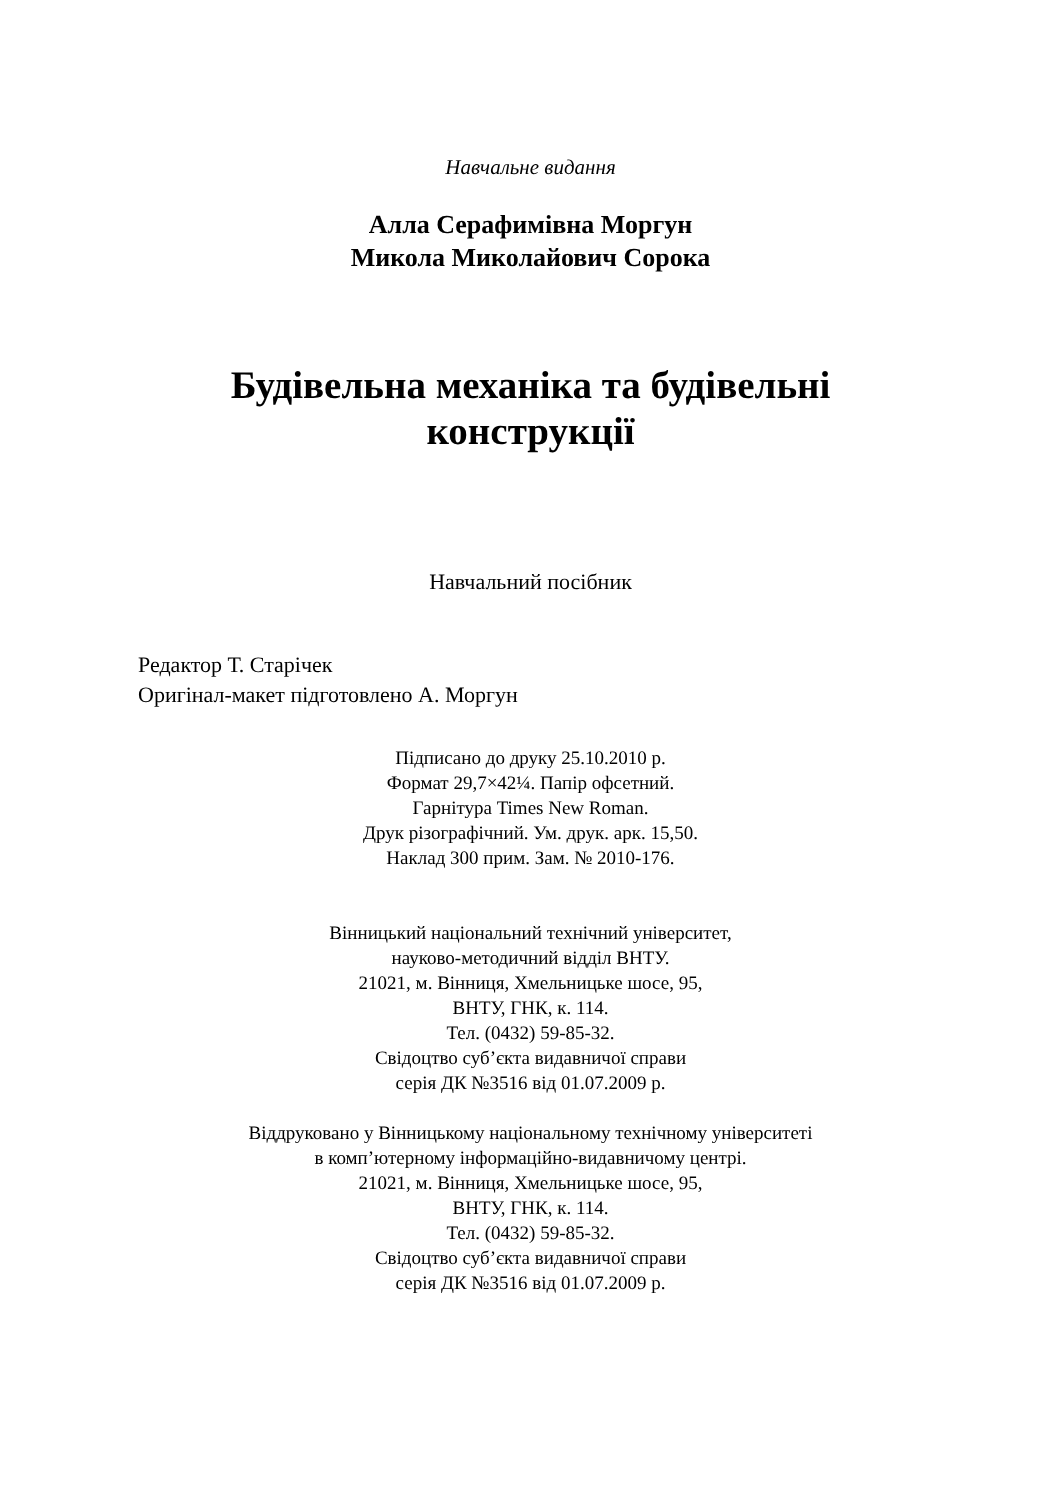Навчальне видання
Алла Серафимівна Моргун
Микола Миколайович Сорока
Будівельна механіка та будівельні
конструкції
Навчальний посібник
Редактор Т. Старічек
Оригінал-макет підготовлено А. Моргун
Підписано до друку 25.10.2010 р.
Формат 29,7×42¼. Папір офсетний.
Гарнітура Times New Roman.
Друк різографічний. Ум. друк. арк. 15,50.
Наклад 300 прим. Зам. № 2010-176.
Вінницький національний технічний університет,
науково-методичний відділ ВНТУ.
21021, м. Вінниця, Хмельницьке шосе, 95,
ВНТУ, ГНК, к. 114.
Тел. (0432) 59-85-32.
Свідоцтво суб’єкта видавничої справи
серія ДК №3516 від 01.07.2009 р.
Віддруковано у Вінницькому національному технічному університеті
в комп’ютерному інформаційно-видавничому центрі.
21021, м. Вінниця, Хмельницьке шосе, 95,
ВНТУ, ГНК, к. 114.
Тел. (0432) 59-85-32.
Свідоцтво суб’єкта видавничої справи
серія ДК №3516 від 01.07.2009 р.